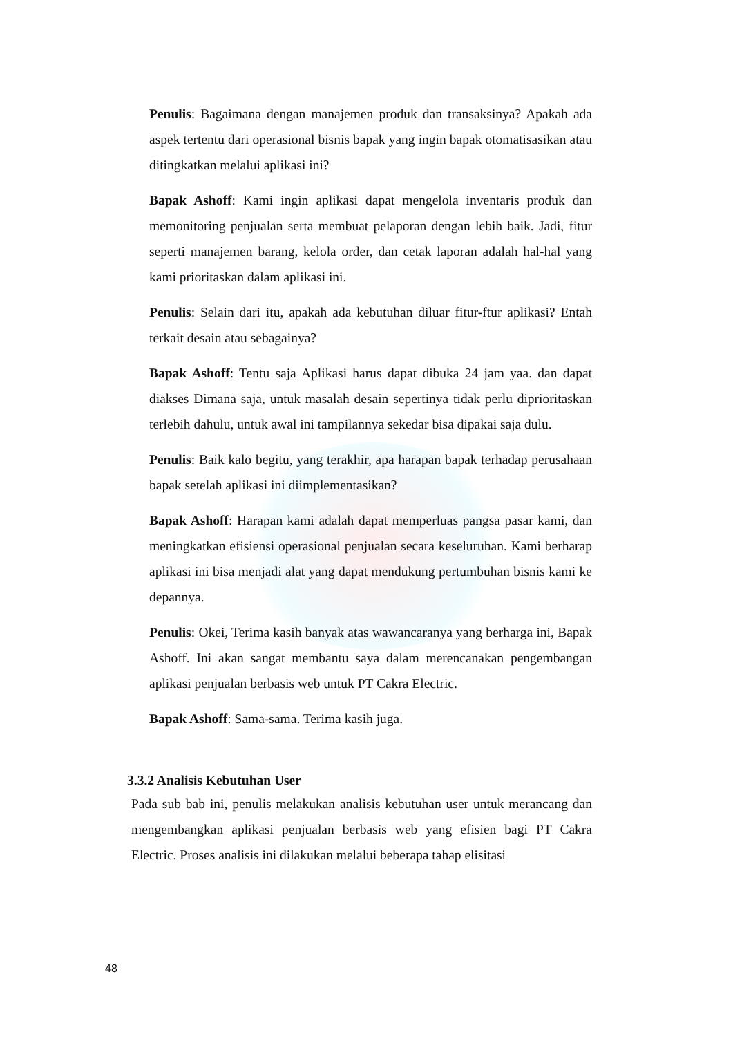Penulis: Bagaimana dengan manajemen produk dan transaksinya? Apakah ada aspek tertentu dari operasional bisnis bapak yang ingin bapak otomatisasikan atau ditingkatkan melalui aplikasi ini?
Bapak Ashoff: Kami ingin aplikasi dapat mengelola inventaris produk dan memonitoring penjualan serta membuat pelaporan dengan lebih baik. Jadi, fitur seperti manajemen barang, kelola order, dan cetak laporan adalah hal-hal yang kami prioritaskan dalam aplikasi ini.
Penulis: Selain dari itu, apakah ada kebutuhan diluar fitur-ftur aplikasi? Entah terkait desain atau sebagainya?
Bapak Ashoff: Tentu saja Aplikasi harus dapat dibuka 24 jam yaa. dan dapat diakses Dimana saja, untuk masalah desain sepertinya tidak perlu diprioritaskan terlebih dahulu, untuk awal ini tampilannya sekedar bisa dipakai saja dulu.
Penulis: Baik kalo begitu, yang terakhir, apa harapan bapak terhadap perusahaan bapak setelah aplikasi ini diimplementasikan?
Bapak Ashoff: Harapan kami adalah dapat memperluas pangsa pasar kami, dan meningkatkan efisiensi operasional penjualan secara keseluruhan. Kami berharap aplikasi ini bisa menjadi alat yang dapat mendukung pertumbuhan bisnis kami ke depannya.
Penulis: Okei, Terima kasih banyak atas wawancaranya yang berharga ini, Bapak Ashoff. Ini akan sangat membantu saya dalam merencanakan pengembangan aplikasi penjualan berbasis web untuk PT Cakra Electric.
Bapak Ashoff: Sama-sama. Terima kasih juga.
3.3.2 Analisis Kebutuhan User
Pada sub bab ini, penulis melakukan analisis kebutuhan user untuk merancang dan mengembangkan aplikasi penjualan berbasis web yang efisien bagi PT Cakra Electric. Proses analisis ini dilakukan melalui beberapa tahap elisitasi
48